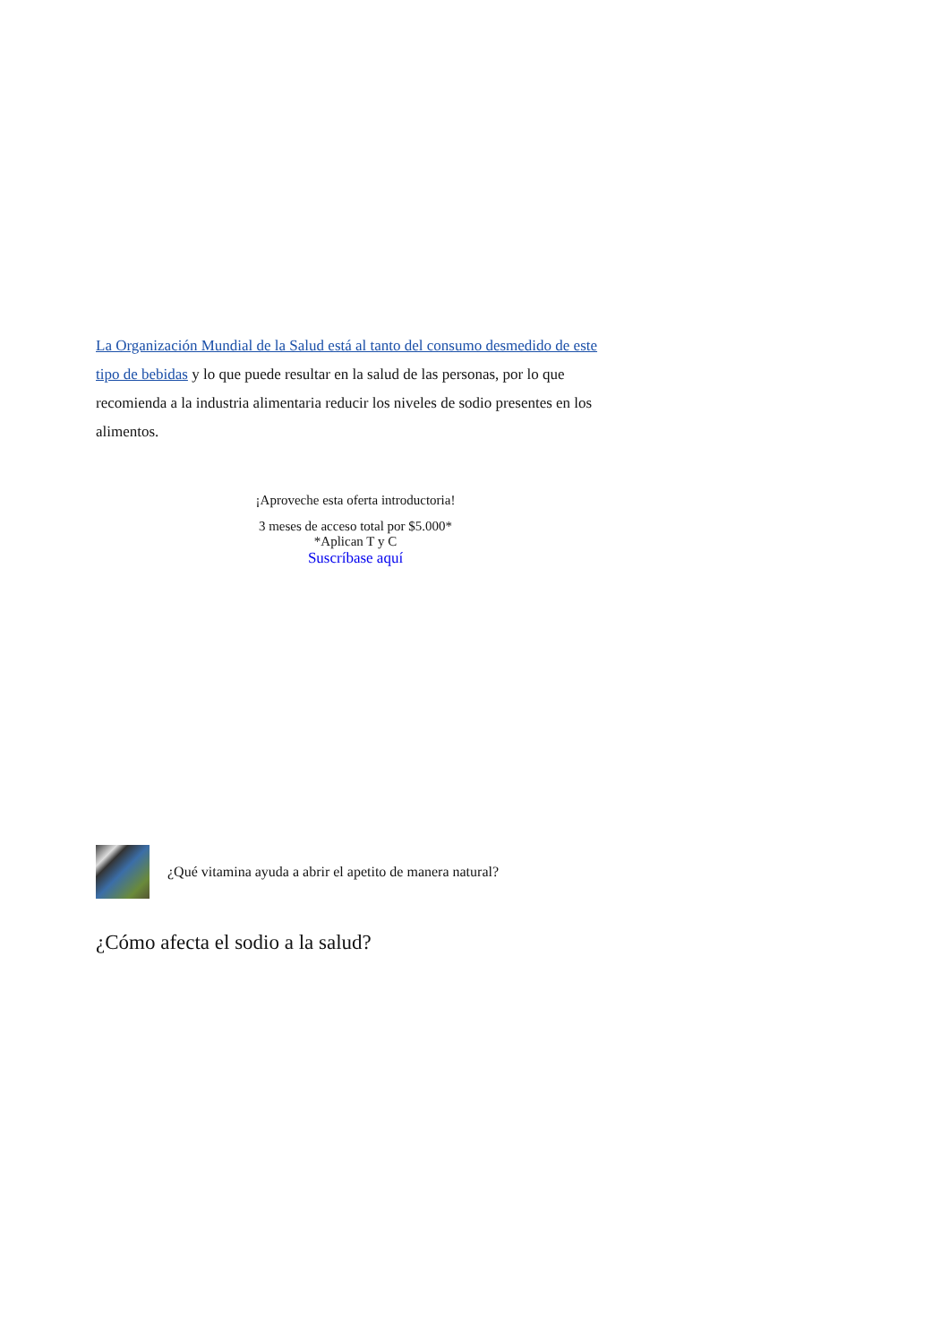La Organización Mundial de la Salud está al tanto del consumo desmedido de este tipo de bebidas y lo que puede resultar en la salud de las personas, por lo que recomienda a la industria alimentaria reducir los niveles de sodio presentes en los alimentos.
¡Aproveche esta oferta introductoria!
3 meses de acceso total por $5.000*
*Aplican T y C
Suscríbase aquí
¿Qué vitamina ayuda a abrir el apetito de manera natural?
¿Cómo afecta el sodio a la salud?